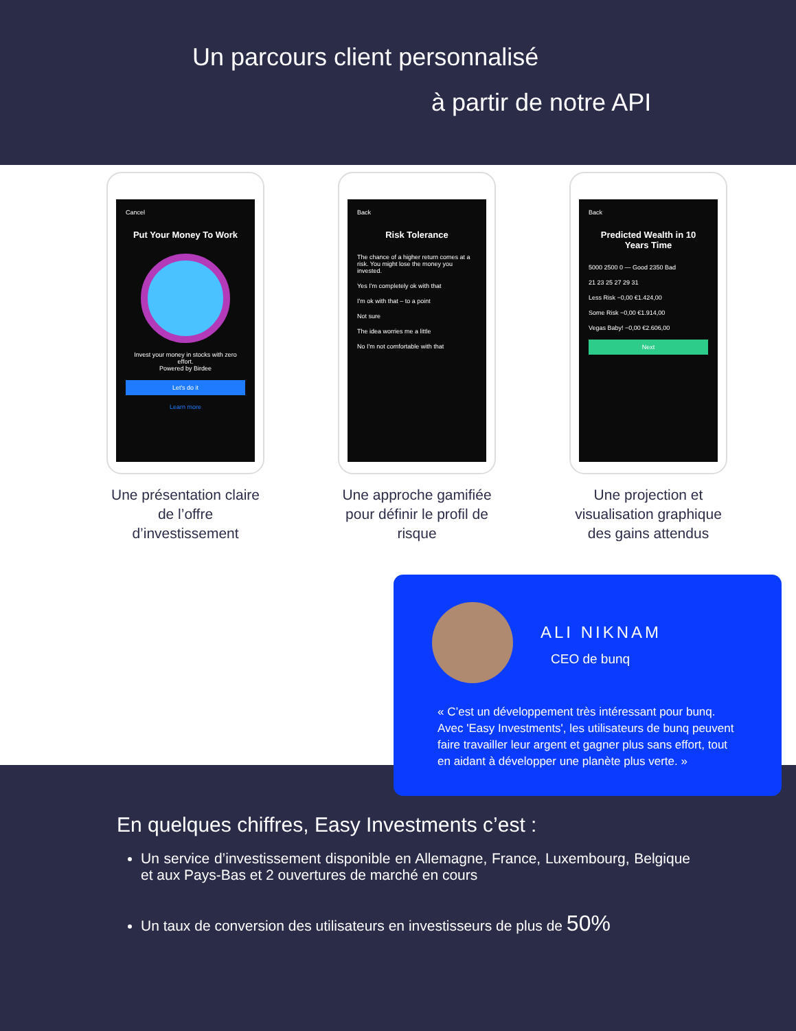Un parcours client personnalisé
à partir de notre API
Cancel
Put Your Money To Work
Invest your money in stocks with zero effort.
Powered by Birdee
Let's do it
Learn more
Une présentation claire de l’offre d’investissement
Back
Risk Tolerance
The chance of a higher return comes at a risk. You might lose the money you invested.
Yes I'm completely ok with that
I'm ok with that – to a point
Not sure
The idea worries me a little
No I'm not comfortable with that
Une approche gamifiée pour définir le profil de risque
Back
Predicted Wealth in 10 Years Time
5000 2500 0 — Good 2350 Bad
21 23 25 27 29 31
Less Risk −0,00 €1.424,00
Some Risk −0,00 €1.914,00
Vegas Baby! −0,00 €2.606,00
Next
Une projection et visualisation graphique des gains attendus
En quelques chiffres, Easy Investments c’est :
Un service d’investissement disponible en Allemagne, France, Luxembourg, Belgique et aux Pays-Bas et 2 ouvertures de marché en cours
Un taux de conversion des utilisateurs en investisseurs de plus de 50%
ALI NIKNAM
CEO de bunq
« C’est un développement très intéressant pour bunq. Avec 'Easy Investments', les utilisateurs de bunq peuvent faire travailler leur argent et gagner plus sans effort, tout en aidant à développer une planète plus verte. »